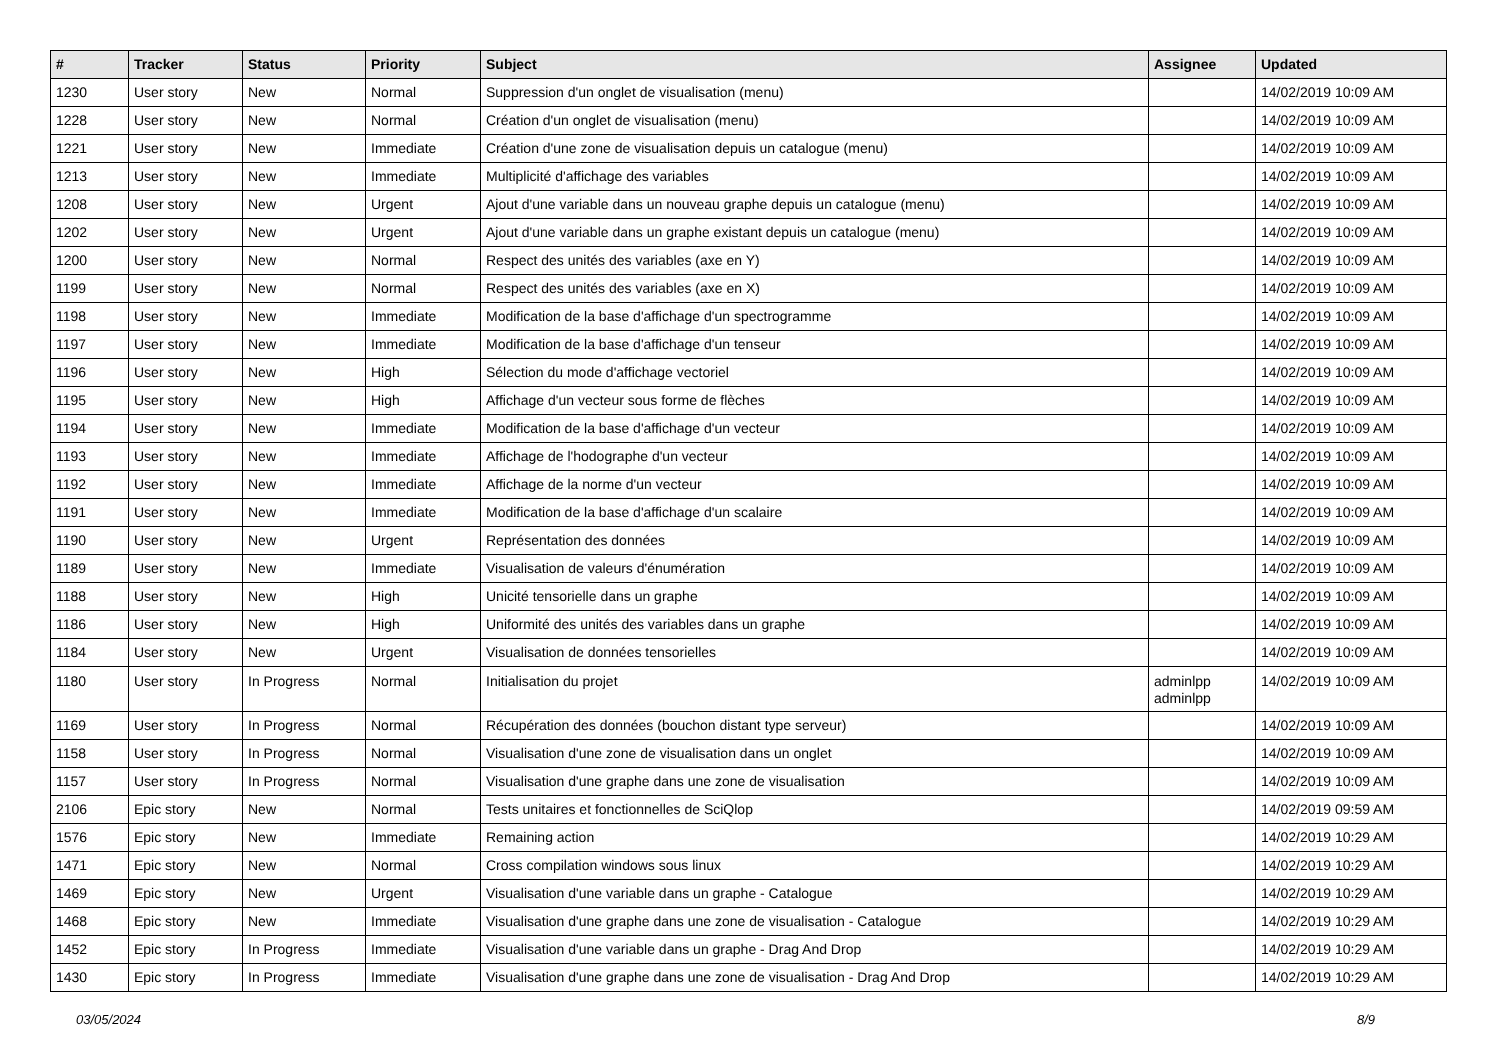| # | Tracker | Status | Priority | Subject | Assignee | Updated |
| --- | --- | --- | --- | --- | --- | --- |
| 1230 | User story | New | Normal | Suppression d'un onglet de visualisation (menu) | | 14/02/2019 10:09 AM |
| 1228 | User story | New | Normal | Création d'un onglet de visualisation (menu) | | 14/02/2019 10:09 AM |
| 1221 | User story | New | Immediate | Création d'une zone de visualisation depuis un catalogue (menu) | | 14/02/2019 10:09 AM |
| 1213 | User story | New | Immediate | Multiplicité d'affichage des variables | | 14/02/2019 10:09 AM |
| 1208 | User story | New | Urgent | Ajout d'une variable dans un nouveau graphe depuis un catalogue (menu) | | 14/02/2019 10:09 AM |
| 1202 | User story | New | Urgent | Ajout d'une variable dans un graphe existant depuis un catalogue (menu) | | 14/02/2019 10:09 AM |
| 1200 | User story | New | Normal | Respect des unités des variables (axe en Y) | | 14/02/2019 10:09 AM |
| 1199 | User story | New | Normal | Respect des unités des variables (axe en X) | | 14/02/2019 10:09 AM |
| 1198 | User story | New | Immediate | Modification de la base d'affichage d'un spectrogramme | | 14/02/2019 10:09 AM |
| 1197 | User story | New | Immediate | Modification de la base d'affichage d'un tenseur | | 14/02/2019 10:09 AM |
| 1196 | User story | New | High | Sélection du mode d'affichage vectoriel | | 14/02/2019 10:09 AM |
| 1195 | User story | New | High | Affichage d'un vecteur sous forme de flèches | | 14/02/2019 10:09 AM |
| 1194 | User story | New | Immediate | Modification de la base d'affichage d'un vecteur | | 14/02/2019 10:09 AM |
| 1193 | User story | New | Immediate | Affichage de l'hodographe d'un vecteur | | 14/02/2019 10:09 AM |
| 1192 | User story | New | Immediate | Affichage de la norme d'un vecteur | | 14/02/2019 10:09 AM |
| 1191 | User story | New | Immediate | Modification de la base d'affichage d'un scalaire | | 14/02/2019 10:09 AM |
| 1190 | User story | New | Urgent | Représentation des données | | 14/02/2019 10:09 AM |
| 1189 | User story | New | Immediate | Visualisation de valeurs d'énumération | | 14/02/2019 10:09 AM |
| 1188 | User story | New | High | Unicité tensorielle dans un graphe | | 14/02/2019 10:09 AM |
| 1186 | User story | New | High | Uniformité des unités des variables dans un graphe | | 14/02/2019 10:09 AM |
| 1184 | User story | New | Urgent | Visualisation de données tensorielles | | 14/02/2019 10:09 AM |
| 1180 | User story | In Progress | Normal | Initialisation du projet | adminlpp adminlpp | 14/02/2019 10:09 AM |
| 1169 | User story | In Progress | Normal | Récupération des données (bouchon distant type serveur) | | 14/02/2019 10:09 AM |
| 1158 | User story | In Progress | Normal | Visualisation d'une zone de visualisation dans un onglet | | 14/02/2019 10:09 AM |
| 1157 | User story | In Progress | Normal | Visualisation d'une graphe dans une zone de visualisation | | 14/02/2019 10:09 AM |
| 2106 | Epic story | New | Normal | Tests unitaires et fonctionnelles de SciQlop | | 14/02/2019 09:59 AM |
| 1576 | Epic story | New | Immediate | Remaining action | | 14/02/2019 10:29 AM |
| 1471 | Epic story | New | Normal | Cross compilation windows sous linux | | 14/02/2019 10:29 AM |
| 1469 | Epic story | New | Urgent | Visualisation d'une variable dans un graphe - Catalogue | | 14/02/2019 10:29 AM |
| 1468 | Epic story | New | Immediate | Visualisation d'une graphe dans une zone de visualisation - Catalogue | | 14/02/2019 10:29 AM |
| 1452 | Epic story | In Progress | Immediate | Visualisation d'une variable dans un graphe - Drag And Drop | | 14/02/2019 10:29 AM |
| 1430 | Epic story | In Progress | Immediate | Visualisation d'une graphe dans une zone de visualisation - Drag And Drop | | 14/02/2019 10:29 AM |
03/05/2024 8/9